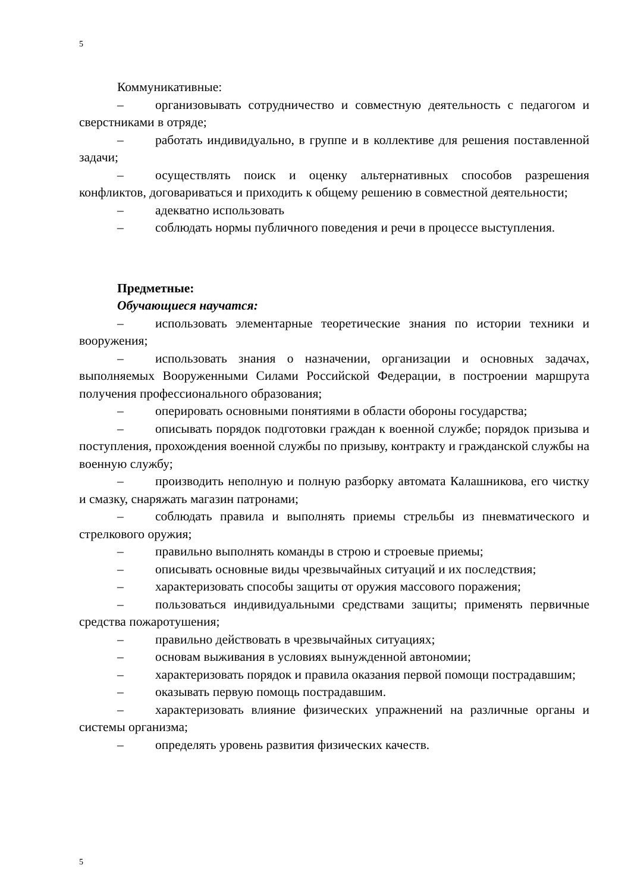5
Коммуникативные:
– организовывать сотрудничество и совместную деятельность с педагогом и сверстниками в отряде;
– работать индивидуально, в группе и в коллективе для решения поставленной задачи;
– осуществлять поиск и оценку альтернативных способов разрешения конфликтов, договариваться и приходить к общему решению в совместной деятельности;
– адекватно использовать
– соблюдать нормы публичного поведения и речи в процессе выступления.
Предметные:
Обучающиеся научатся:
– использовать элементарные теоретические знания по истории техники и вооружения;
– использовать знания о назначении, организации и основных задачах, выполняемых Вооруженными Силами Российской Федерации, в построении маршрута получения профессионального образования;
– оперировать основными понятиями в области обороны государства;
– описывать порядок подготовки граждан к военной службе; порядок призыва и поступления, прохождения военной службы по призыву, контракту и гражданской службы на военную службу;
– производить неполную и полную разборку автомата Калашникова, его чистку и смазку, снаряжать магазин патронами;
– соблюдать правила и выполнять приемы стрельбы из пневматического и стрелкового оружия;
– правильно выполнять команды в строю и строевые приемы;
– описывать основные виды чрезвычайных ситуаций и их последствия;
– характеризовать способы защиты от оружия массового поражения;
– пользоваться индивидуальными средствами защиты; применять первичные средства пожаротушения;
– правильно действовать в чрезвычайных ситуациях;
– основам выживания в условиях вынужденной автономии;
– характеризовать порядок и правила оказания первой помощи пострадавшим;
– оказывать первую помощь пострадавшим.
– характеризовать влияние физических упражнений на различные органы и системы организма;
– определять уровень развития физических качеств.
5